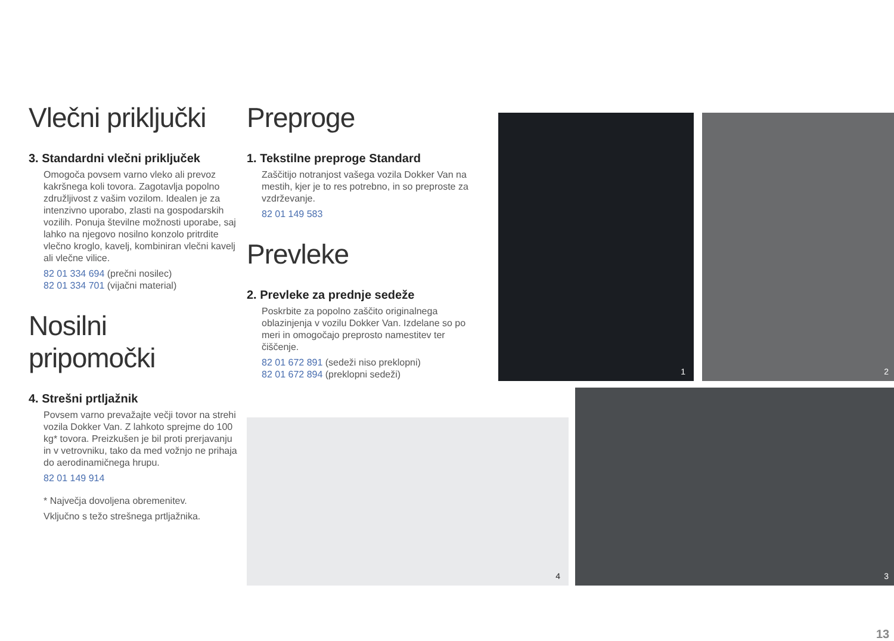Vlečni priključki
3. Standardni vlečni priključek
Omogoča povsem varno vleko ali prevoz kakršnega koli tovora. Zagotavlja popolno združljivost z vašim vozilom. Idealen je za intenzivno uporabo, zlasti na gospodarskih vozilih. Ponuja številne možnosti uporabe, saj lahko na njegovo nosilno konzolo pritrdite vlečno kroglo, kavelj, kombiniran vlečni kavelj ali vlečne vilice.
82 01 334 694 (prečni nosilec)
82 01 334 701 (vijačni material)
Nosilni pripomočki
4. Strešni prtljažnik
Povsem varno prevažajte večji tovor na strehi vozila Dokker Van. Z lahkoto sprejme do 100 kg* tovora. Preizkušen je bil proti prerjavanju in v vetrovniku, tako da med vožnjo ne prihaja do aerodinamičnega hrupu.
82 01 149 914
* Največja dovoljena obremenitev.
Vključno s težo strešnega prtljažnika.
Preproge
1. Tekstilne preproge Standard
Zaščitijo notranjost vašega vozila Dokker Van na mestih, kjer je to res potrebno, in so preproste za vzdrževanje.
82 01 149 583
Prevleke
2. Prevleke za prednje sedeže
Poskrbite za popolno zaščito originalnega oblazinjenja v vozilu Dokker Van. Izdelane so po meri in omogočajo preprosto namestitev ter čiščenje.
82 01 672 891 (sedeži niso preklopni)
82 01 672 894 (preklopni sedeži)
1 2
4
3
13